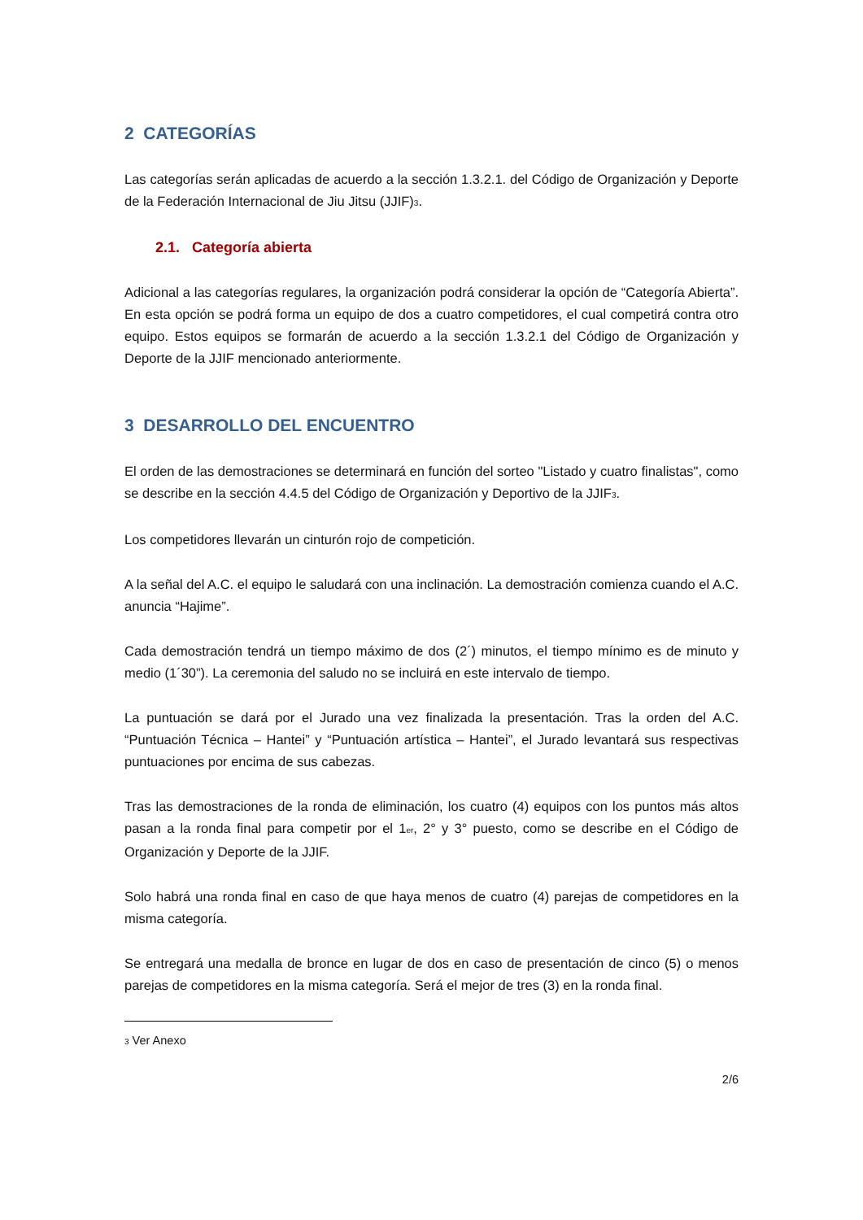2 CATEGORÍAS
Las categorías serán aplicadas de acuerdo a la sección 1.3.2.1. del Código de Organización y Deporte de la Federación Internacional de Jiu Jitsu (JJIF)<sub>3</sub>.
2.1. Categoría abierta
Adicional a las categorías regulares, la organización podrá considerar la opción de “Categoría Abierta”. En esta opción se podrá forma un equipo de dos a cuatro competidores, el cual competirá contra otro equipo. Estos equipos se formarán de acuerdo a la sección 1.3.2.1 del Código de Organización y Deporte de la JJIF mencionado anteriormente.
3 DESARROLLO DEL ENCUENTRO
El orden de las demostraciones se determinará en función del sorteo "Listado y cuatro finalistas", como se describe en la sección 4.4.5 del Código de Organización y Deportivo de la JJIF<sub>3</sub>.
Los competidores llevarán un cinturón rojo de competición.
A la señal del A.C. el equipo le saludará con una inclinación. La demostración comienza cuando el A.C. anuncia “Hajime”.
Cada demostración tendrá un tiempo máximo de dos (2´) minutos, el tiempo mínimo es de minuto y medio (1´30”). La ceremonia del saludo no se incluirá en este intervalo de tiempo.
La puntuación se dará por el Jurado una vez finalizada la presentación. Tras la orden del A.C. “Puntuación Técnica – Hantei” y “Puntuación artística – Hantei”, el Jurado levantará sus respectivas puntuaciones por encima de sus cabezas.
Tras las demostraciones de la ronda de eliminación, los cuatro (4) equipos con los puntos más altos pasan a la ronda final para competir por el 1<sub>er</sub>, 2° y 3° puesto, como se describe en el Código de Organización y Deporte de la JJIF.
Solo habrá una ronda final en caso de que haya menos de cuatro (4) parejas de competidores en la misma categoría.
Se entregará una medalla de bronce en lugar de dos en caso de presentación de cinco (5) o menos parejas de competidores en la misma categoría. Será el mejor de tres (3) en la ronda final.
<sub>3</sub> Ver Anexo
2/6